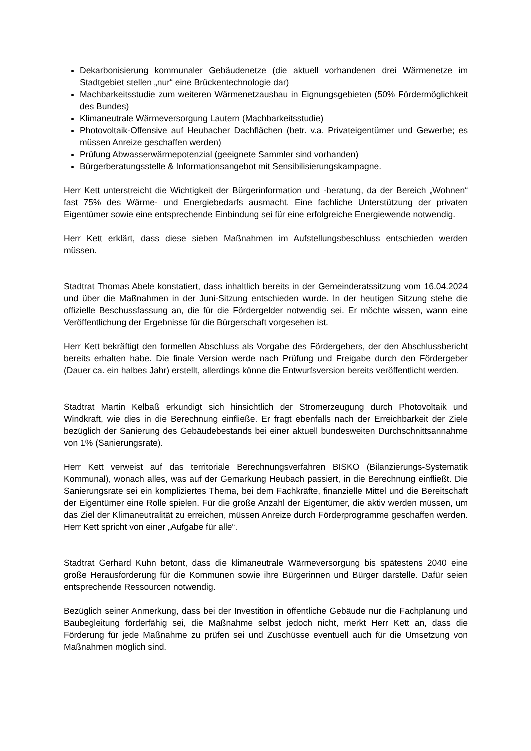Dekarbonisierung kommunaler Gebäudenetze (die aktuell vorhandenen drei Wärmenetze im Stadtgebiet stellen „nur“ eine Brückentechnologie dar)
Machbarkeitsstudie zum weiteren Wärmenetzausbau in Eignungsgebieten (50% Fördermöglichkeit des Bundes)
Klimaneutrale Wärmeversorgung Lautern (Machbarkeitsstudie)
Photovoltaik-Offensive auf Heubacher Dachflächen (betr. v.a. Privateigentümer und Gewerbe; es müssen Anreize geschaffen werden)
Prüfung Abwasserwärmepotenzial (geeignete Sammler sind vorhanden)
Bürgerberatungsstelle & Informationsangebot mit Sensibilisierungskampagne.
Herr Kett unterstreicht die Wichtigkeit der Bürgerinformation und -beratung, da der Bereich „Wohnen“ fast 75% des Wärme- und Energiebedarfs ausmacht. Eine fachliche Unterstützung der privaten Eigentümer sowie eine entsprechende Einbindung sei für eine erfolgreiche Energiewende notwendig.
Herr Kett erklärt, dass diese sieben Maßnahmen im Aufstellungsbeschluss entschieden werden müssen.
Stadtrat Thomas Abele konstatiert, dass inhaltlich bereits in der Gemeinderatssitzung vom 16.04.2024 und über die Maßnahmen in der Juni-Sitzung entschieden wurde. In der heutigen Sitzung stehe die offizielle Beschussfassung an, die für die Fördergelder notwendig sei. Er möchte wissen, wann eine Veröffentlichung der Ergebnisse für die Bürgerschaft vorgesehen ist.
Herr Kett bekräftigt den formellen Abschluss als Vorgabe des Fördergebers, der den Abschlussbericht bereits erhalten habe. Die finale Version werde nach Prüfung und Freigabe durch den Fördergeber (Dauer ca. ein halbes Jahr) erstellt, allerdings könne die Entwurfsversion bereits veröffentlicht werden.
Stadtrat Martin Kelbaß erkundigt sich hinsichtlich der Stromerzeugung durch Photovoltaik und Windkraft, wie dies in die Berechnung einfließe. Er fragt ebenfalls nach der Erreichbarkeit der Ziele bezüglich der Sanierung des Gebäudebestands bei einer aktuell bundesweiten Durchschnittsannahme von 1% (Sanierungsrate).
Herr Kett verweist auf das territoriale Berechnungsverfahren BISKO (Bilanzierungs-Systematik Kommunal), wonach alles, was auf der Gemarkung Heubach passiert, in die Berechnung einfließt. Die Sanierungsrate sei ein kompliziertes Thema, bei dem Fachkräfte, finanzielle Mittel und die Bereitschaft der Eigentümer eine Rolle spielen. Für die große Anzahl der Eigentümer, die aktiv werden müssen, um das Ziel der Klimaneutralität zu erreichen, müssen Anreize durch Förderprogramme geschaffen werden. Herr Kett spricht von einer „Aufgabe für alle“.
Stadtrat Gerhard Kuhn betont, dass die klimaneutrale Wärmeversorgung bis spätestens 2040 eine große Herausforderung für die Kommunen sowie ihre Bürgerinnen und Bürger darstelle. Dafür seien entsprechende Ressourcen notwendig.
Bezüglich seiner Anmerkung, dass bei der Investition in öffentliche Gebäude nur die Fachplanung und Baubegleitung förderfähig sei, die Maßnahme selbst jedoch nicht, merkt Herr Kett an, dass die Förderung für jede Maßnahme zu prüfen sei und Zuschüsse eventuell auch für die Umsetzung von Maßnahmen möglich sind.